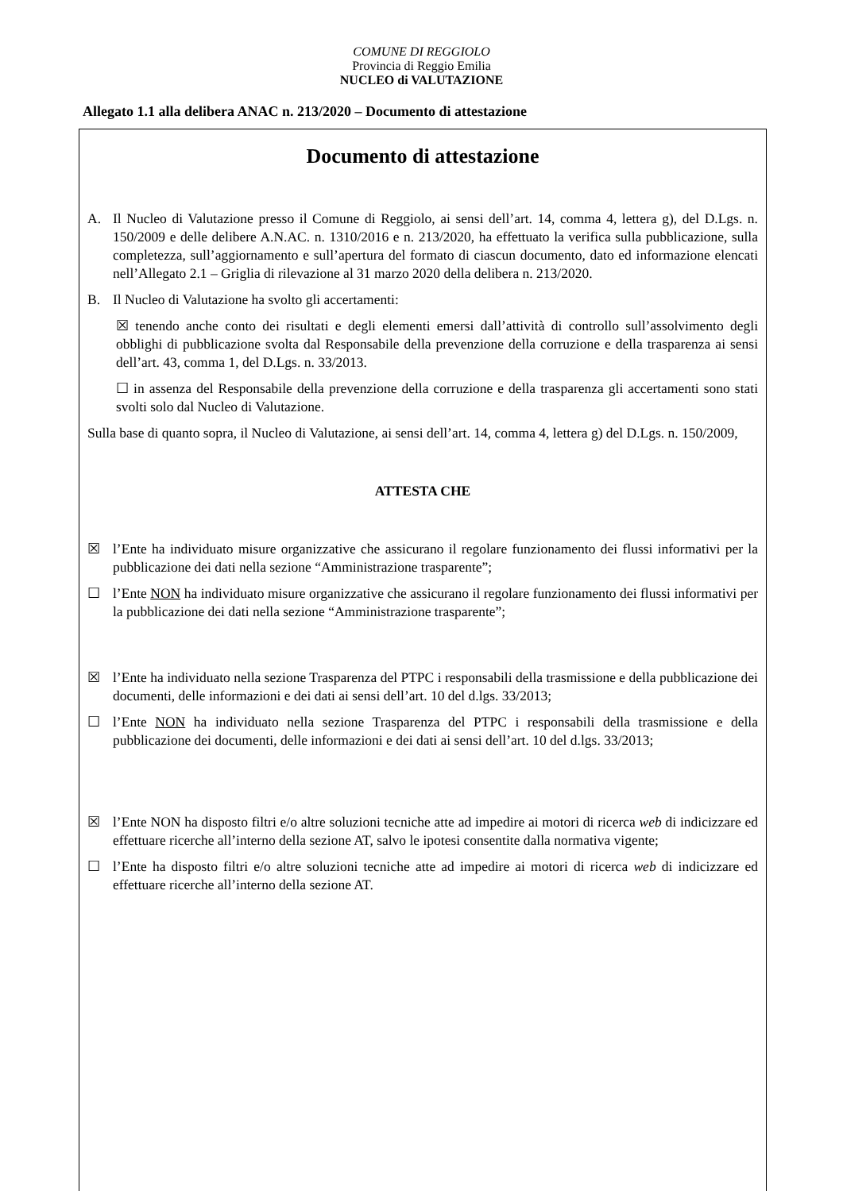COMUNE DI REGGIOLO
Provincia di Reggio Emilia
NUCLEO di VALUTAZIONE
Allegato 1.1 alla delibera ANAC n. 213/2020 – Documento di attestazione
Documento di attestazione
A. Il Nucleo di Valutazione presso il Comune di Reggiolo, ai sensi dell’art. 14, comma 4, lettera g), del D.Lgs. n. 150/2009 e delle delibere A.N.AC. n. 1310/2016 e n. 213/2020, ha effettuato la verifica sulla pubblicazione, sulla completezza, sull’aggiornamento e sull’apertura del formato di ciascun documento, dato ed informazione elencati nell’Allegato 2.1 – Griglia di rilevazione al 31 marzo 2020 della delibera n. 213/2020.
B. Il Nucleo di Valutazione ha svolto gli accertamenti:
☒ tenendo anche conto dei risultati e degli elementi emersi dall’attività di controllo sull’assolvimento degli obblighi di pubblicazione svolta dal Responsabile della prevenzione della corruzione e della trasparenza ai sensi dell’art. 43, comma 1, del D.Lgs. n. 33/2013.
☐ in assenza del Responsabile della prevenzione della corruzione e della trasparenza gli accertamenti sono stati svolti solo dal Nucleo di Valutazione.
Sulla base di quanto sopra, il Nucleo di Valutazione, ai sensi dell’art. 14, comma 4, lettera g) del D.Lgs. n. 150/2009,
ATTESTA CHE
☒ l’Ente ha individuato misure organizzative che assicurano il regolare funzionamento dei flussi informativi per la pubblicazione dei dati nella sezione “Amministrazione trasparente”;
☐ l’Ente NON ha individuato misure organizzative che assicurano il regolare funzionamento dei flussi informativi per la pubblicazione dei dati nella sezione “Amministrazione trasparente”;
☒ l’Ente ha individuato nella sezione Trasparenza del PTPC i responsabili della trasmissione e della pubblicazione dei documenti, delle informazioni e dei dati ai sensi dell’art. 10 del d.lgs. 33/2013;
☐ l’Ente NON ha individuato nella sezione Trasparenza del PTPC i responsabili della trasmissione e della pubblicazione dei documenti, delle informazioni e dei dati ai sensi dell’art. 10 del d.lgs. 33/2013;
☒ l’Ente NON ha disposto filtri e/o altre soluzioni tecniche atte ad impedire ai motori di ricerca web di indicizzare ed effettuare ricerche all’interno della sezione AT, salvo le ipotesi consentite dalla normativa vigente;
☐ l’Ente ha disposto filtri e/o altre soluzioni tecniche atte ad impedire ai motori di ricerca web di indicizzare ed effettuare ricerche all’interno della sezione AT.